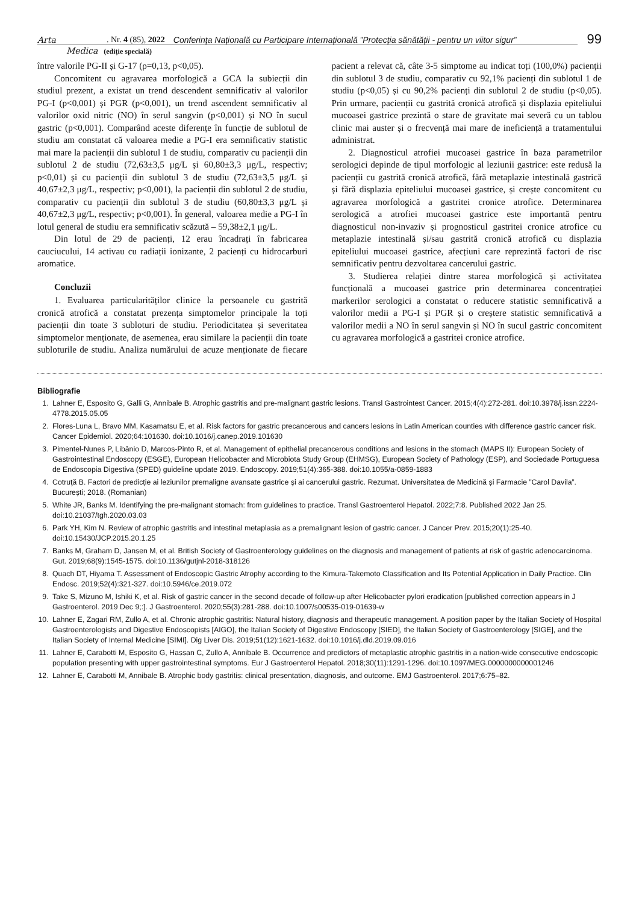Arta
. Nr. 4 (85), 2022 Conferința Națională cu Participare Internațională ”Protecția sănătății - pentru un viitor sigur”
99
Medica
(ediție specială)
între valorile PG-II și G-17 (ρ=0,13, p<0,05).
Concomitent cu agravarea morfologică a GCA la subiecții din studiul prezent, a existat un trend descendent semnificativ al valorilor PG-I (p<0,001) și PGR (p<0,001), un trend ascendent semnificativ al valorilor oxid nitric (NO) în serul sangvin (p<0,001) și NO în sucul gastric (p<0,001). Comparând aceste diferențe în funcție de sublotul de studiu am constatat că valoarea medie a PG-I era semnificativ statistic mai mare la pacienții din sublotul 1 de studiu, comparativ cu pacienții din sublotul 2 de studiu (72,63±3,5 μg/L și 60,80±3,3 μg/L, respectiv; p<0,01) și cu pacienții din sublotul 3 de studiu (72,63±3,5 μg/L și 40,67±2,3 μg/L, respectiv; p<0,001), la pacienții din sublotul 2 de studiu, comparativ cu pacienții din sublotul 3 de studiu (60,80±3,3 μg/L și 40,67±2,3 μg/L, respectiv; p<0,001). În general, valoarea medie a PG-I în lotul general de studiu era semnificativ scăzută – 59,38±2,1 μg/L.
Din lotul de 29 de pacienți, 12 erau încadrați în fabricarea cauciucului, 14 activau cu radiații ionizante, 2 pacienți cu hidrocarburi aromatice.
Concluzii
1. Evaluarea particularităților clinice la persoanele cu gastrită cronică atrofică a constatat prezența simptomelor principale la toți pacienții din toate 3 subloturi de studiu. Periodicitatea și severitatea simptomelor menționate, de asemenea, erau similare la pacienții din toate subloturile de studiu. Analiza numărului de acuze menționate de fiecare pacient a relevat că, câte 3-5 simptome au indicat toți (100,0%) pacienții din sublotul 3 de studiu, comparativ cu 92,1% pacienți din sublotul 1 de studiu (p<0,05) și cu 90,2% pacienți din sublotul 2 de studiu (p<0,05). Prin urmare, pacienții cu gastrită cronică atrofică și displazia epiteliului mucoasei gastrice prezintă o stare de gravitate mai severă cu un tablou clinic mai auster și o frecvență mai mare de ineficiență a tratamentului administrat.
2. Diagnosticul atrofiei mucoasei gastrice în baza parametrilor serologici depinde de tipul morfologic al leziunii gastrice: este redusă la pacienții cu gastrită cronică atrofică, fără metaplazie intestinală gastrică și fără displazia epiteliului mucoasei gastrice, și crește concomitent cu agravarea morfologică a gastritei cronice atrofice. Determinarea serologică a atrofiei mucoasei gastrice este importantă pentru diagnosticul non-invaziv și prognosticul gastritei cronice atrofice cu metaplazie intestinală și/sau gastrită cronică atrofică cu displazia epiteliului mucoasei gastrice, afecțiuni care reprezintă factori de risc semnificativ pentru dezvoltarea cancerului gastric.
3. Studierea relației dintre starea morfologică și activitatea funcțională a mucoasei gastrice prin determinarea concentrației markerilor serologici a constatat o reducere statistic semnificativă a valorilor medii a PG-I și PGR și o creștere statistic semnificativă a valorilor medii a NO în serul sangvin și NO în sucul gastric concomitent cu agravarea morfologică a gastritei cronice atrofice.
Bibliografie
1. Lahner E, Esposito G, Galli G, Annibale B. Atrophic gastritis and pre-malignant gastric lesions. Transl Gastrointest Cancer. 2015;4(4):272-281. doi:10.3978/j.issn.2224-4778.2015.05.05
2. Flores-Luna L, Bravo MM, Kasamatsu E, et al. Risk factors for gastric precancerous and cancers lesions in Latin American counties with difference gastric cancer risk. Cancer Epidemiol. 2020;64:101630. doi:10.1016/j.canep.2019.101630
3. Pimentel-Nunes P, Libânio D, Marcos-Pinto R, et al. Management of epithelial precancerous conditions and lesions in the stomach (MAPS II): European Society of Gastrointestinal Endoscopy (ESGE), European Helicobacter and Microbiota Study Group (EHMSG), European Society of Pathology (ESP), and Sociedade Portuguesa de Endoscopia Digestiva (SPED) guideline update 2019. Endoscopy. 2019;51(4):365-388. doi:10.1055/a-0859-1883
4. Cotruţă B. Factori de predicție ai leziunilor premaligne avansate gastrice şi ai cancerului gastric. Rezumat. Universitatea de Medicină și Farmacie ”Carol Davila”. București; 2018. (Romanian)
5. White JR, Banks M. Identifying the pre-malignant stomach: from guidelines to practice. Transl Gastroenterol Hepatol. 2022;7:8. Published 2022 Jan 25. doi:10.21037/tgh.2020.03.03
6. Park YH, Kim N. Review of atrophic gastritis and intestinal metaplasia as a premalignant lesion of gastric cancer. J Cancer Prev. 2015;20(1):25-40. doi:10.15430/JCP.2015.20.1.25
7. Banks M, Graham D, Jansen M, et al. British Society of Gastroenterology guidelines on the diagnosis and management of patients at risk of gastric adenocarcinoma. Gut. 2019;68(9):1545-1575. doi:10.1136/gutjnl-2018-318126
8. Quach DT, Hiyama T. Assessment of Endoscopic Gastric Atrophy according to the Kimura-Takemoto Classification and Its Potential Application in Daily Practice. Clin Endosc. 2019;52(4):321-327. doi:10.5946/ce.2019.072
9. Take S, Mizuno M, Ishiki K, et al. Risk of gastric cancer in the second decade of follow-up after Helicobacter pylori eradication [published correction appears in J Gastroenterol. 2019 Dec 9;:]. J Gastroenterol. 2020;55(3):281-288. doi:10.1007/s00535-019-01639-w
10. Lahner E, Zagari RM, Zullo A, et al. Chronic atrophic gastritis: Natural history, diagnosis and therapeutic management. A position paper by the Italian Society of Hospital Gastroenterologists and Digestive Endoscopists [AIGO], the Italian Society of Digestive Endoscopy [SIED], the Italian Society of Gastroenterology [SIGE], and the Italian Society of Internal Medicine [SIMI]. Dig Liver Dis. 2019;51(12):1621-1632. doi:10.1016/j.dld.2019.09.016
11. Lahner E, Carabotti M, Esposito G, Hassan C, Zullo A, Annibale B. Occurrence and predictors of metaplastic atrophic gastritis in a nation-wide consecutive endoscopic population presenting with upper gastrointestinal symptoms. Eur J Gastroenterol Hepatol. 2018;30(11):1291-1296. doi:10.1097/MEG.0000000000001246
12. Lahner E, Carabotti M, Annibale B. Atrophic body gastritis: clinical presentation, diagnosis, and outcome. EMJ Gastroenterol. 2017;6:75–82.